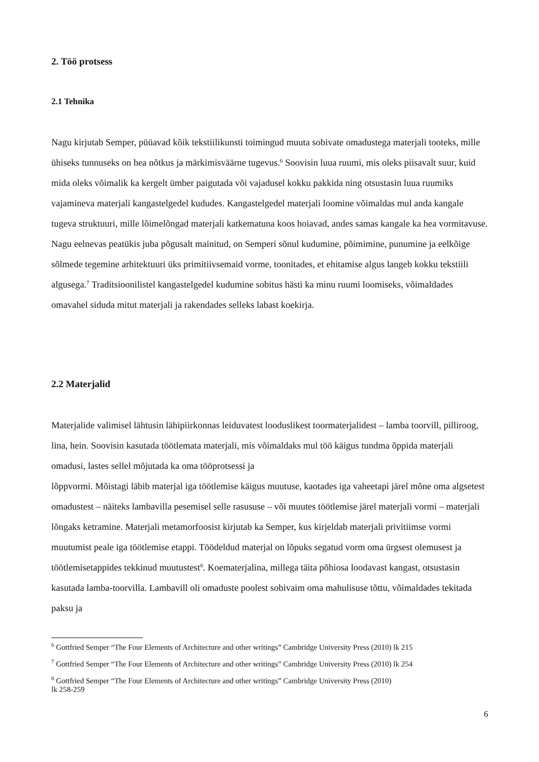2. Töö protsess
2.1 Tehnika
Nagu kirjutab Semper, püüavad kõik tekstiilikunsti toimingud muuta sobivate omadustega materjali tooteks, mille ühiseks tunnuseks on hea nõtkus ja märkimisväärne tugevus.<sup>6</sup> Soovisin luua ruumi, mis oleks piisavalt suur, kuid mida oleks võimalik ka kergelt ümber paigutada või vajadusel kokku pakkida ning otsustasin luua ruumiks vajamineva materjali kangastelgedel kududes. Kangastelgedel materjali loomine võimaldas mul anda kangale tugeva struktuuri, mille lõimelõngad materjali katkematuna koos hoiavad, andes samas kangale ka hea vormitavuse. Nagu eelnevas peatükis juba põgusalt mainitud, on Semperi sõnul kudumine, põimimine, punumine ja eelkõige sõlmede tegemine arhitektuuri üks primitiivsemaid vorme, toonitades, et ehitamise algus langeb kokku tekstiili algusega.<sup>7</sup> Traditsioonilistel kangastelgedel kudumine sobitus hästi ka minu ruumi loomiseks, võimaldades omavahel siduda mitut materjali ja rakendades selleks labast koekirja.
2.2 Materjalid
Materjalide valimisel lähtusin lähipiirkonnas leiduvatest looduslikest toormaterjalidest – lamba toorvill, pilliroog, lina, hein. Soovisin kasutada töötlemata materjali, mis võimaldaks mul töö käigus tundma õppida materjali omadusi, lastes sellel mõjutada ka oma tööprotsessi ja
lõppvormi. Mõistagi läbib materjal iga töötlemise käigus muutuse, kaotades iga vaheetapi järel mõne oma algsetest omadustest – näiteks lambavilla pesemisel selle rasususe – või muutes töötlemise järel materjali vormi – materjali lõngaks ketramine. Materjali metamorfoosist kirjutab ka Semper, kus kirjeldab materjali privitiimse vormi muutumist peale iga töötlemise etappi. Töödeldud materjal on lõpuks segatud vorm oma ürgsest olemusest ja töötlemisetappides tekkinud muutustest<sup>8</sup>. Koematerjalina, millega täita põhiosa loodavast kangast, otsustasin kasutada lamba-toorvilla. Lambavill oli omaduste poolest sobivaim oma mahulisuse tõttu, võimaldades tekitada paksu ja
<sup>6</sup> Gottfried Semper “The Four Elements of Architecture and other writings” Cambridge University Press (2010) lk 215
<sup>7</sup> Gottfried Semper “The Four Elements of Architecture and other writings” Cambridge University Press (2010) lk 254
<sup>8</sup> Gottfried Semper “The Four Elements of Architecture and other writings” Cambridge University Press (2010)
lk 258-259
6